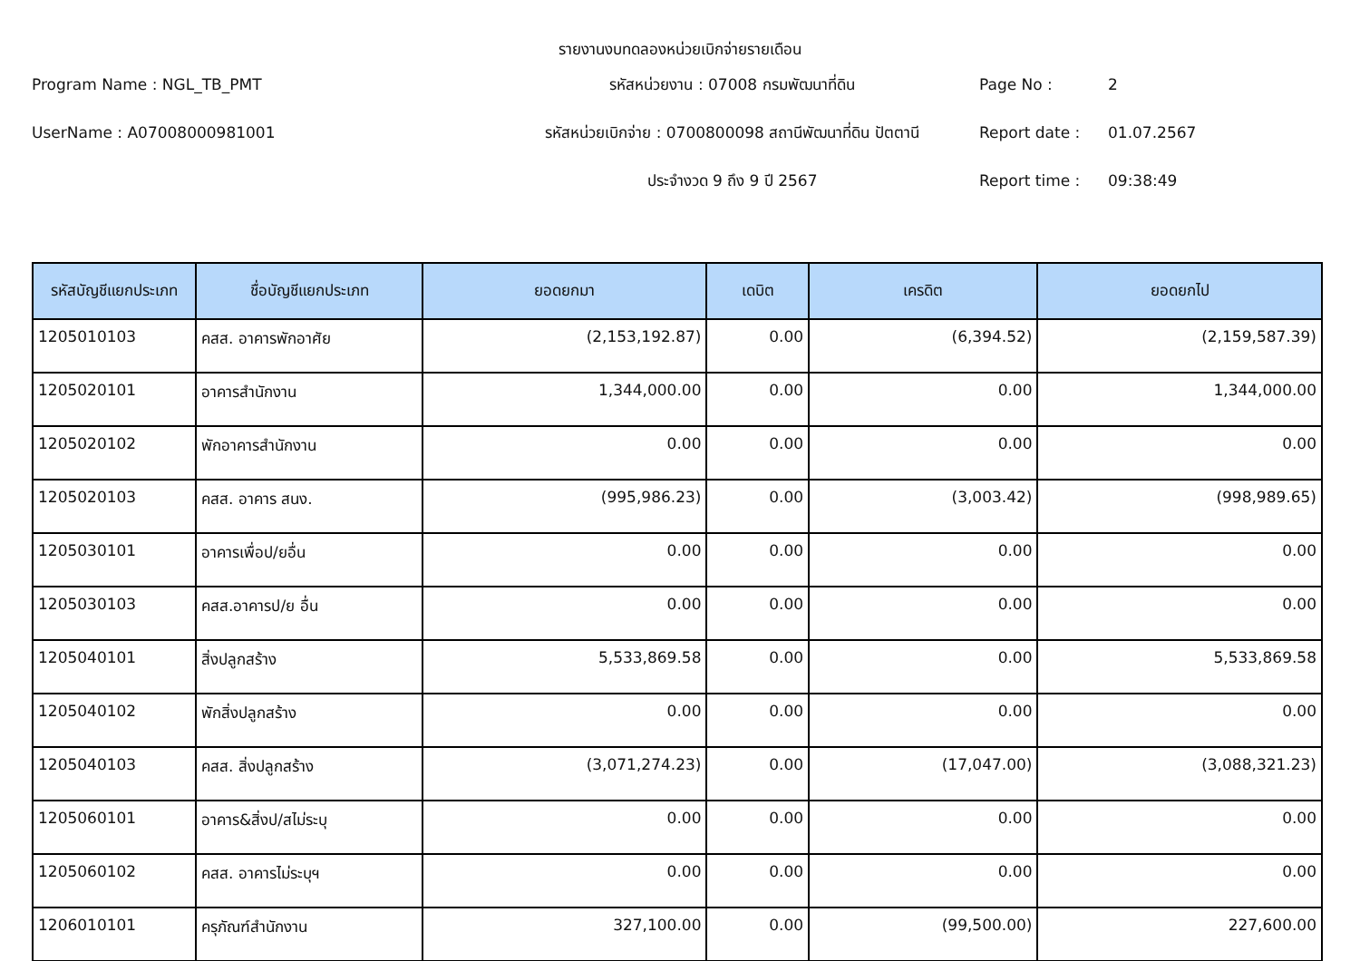รายงานงบทดลองหน่วยเบิกจ่ายรายเดือน
Program Name : NGL_TB_PMT
รหัสหน่วยงาน : 07008 กรมพัฒนาที่ดิน
Page No :
2
UserName : A07008000981001
รหัสหน่วยเบิกจ่าย : 0700800098 สถานีพัฒนาที่ดิน ปัตตานี
Report date :
01.07.2567
ประจำงวด 9 ถึง 9 ปี 2567
Report time :
09:38:49
| รหัสบัญชีแยกประเภท | ชื่อบัญชีแยกประเภท | ยอดยกมา | เดบิต | เครดิต | ยอดยกไป |
| --- | --- | --- | --- | --- | --- |
| 1205010103 | คสส. อาคารพักอาศัย | (2,153,192.87) | 0.00 | (6,394.52) | (2,159,587.39) |
| 1205020101 | อาคารสำนักงาน | 1,344,000.00 | 0.00 | 0.00 | 1,344,000.00 |
| 1205020102 | พักอาคารสำนักงาน | 0.00 | 0.00 | 0.00 | 0.00 |
| 1205020103 | คสส. อาคาร สนง. | (995,986.23) | 0.00 | (3,003.42) | (998,989.65) |
| 1205030101 | อาคารเพื่อป/ยอื่น | 0.00 | 0.00 | 0.00 | 0.00 |
| 1205030103 | คสส.อาคารป/ย อื่น | 0.00 | 0.00 | 0.00 | 0.00 |
| 1205040101 | สิ่งปลูกสร้าง | 5,533,869.58 | 0.00 | 0.00 | 5,533,869.58 |
| 1205040102 | พักสิ่งปลูกสร้าง | 0.00 | 0.00 | 0.00 | 0.00 |
| 1205040103 | คสส. สิ่งปลูกสร้าง | (3,071,274.23) | 0.00 | (17,047.00) | (3,088,321.23) |
| 1205060101 | อาคาร&สิ่งป/สไม่ระบุ | 0.00 | 0.00 | 0.00 | 0.00 |
| 1205060102 | คสส. อาคารไม่ระบุฯ | 0.00 | 0.00 | 0.00 | 0.00 |
| 1206010101 | ครุภัณฑ์สำนักงาน | 327,100.00 | 0.00 | (99,500.00) | 227,600.00 |